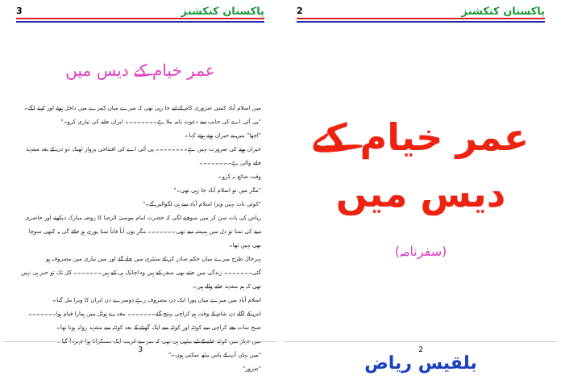3 پاکستان کنکشنز
عمر خیام کے دیس میں
میں اسلام آباد کسی ضروری کام کے لیے جا رہی تھی کہ میرے میاں کمرے میں داخل ہوئے اور کہنے لگے۔
"پی آئی اے کی جانب سے دعوت نامہ ملا ہے۔۔۔۔۔۔۔۔ ایران جانے کی تیاری کرو۔"
"اچھا" میں نے حیران ہوتے ہوئے کہا۔
حیران ہونے کی ضرورت نہیں ہے۔۔۔۔۔۔۔۔ پی آئی اے کی افتتاحی پرواز ٹھیک دو دن کے بعد مشہد جانے والی ہے۔۔۔۔۔۔۔۔
وقت ضائع نہ کرو۔
"مگر میں تو اسلام آباد جا رہی تھی۔"
"کوئی بات نہیں ویزا اسلام آباد سے ہی لگوالیں گے۔"
ریاض کی بات سن کر میں سوچنے لگی کہ حضرت امام موسیٰ الرضا کا روضہ مبارک دیکھنے اور حاضری دینے کی تمنا تو دل میں ہمیشہ سے تھی۔۔۔۔۔۔۔ مگر یوں آناً فاناً تمنا پوری ہو جائے گی یہ کبھی سوچا بھی نہیں تھا۔
بہرحال طرح میرے میاں حکم صادر کر کے سنٹری میں چلے گئے اور میں تیاری میں مصروف ہو گئی۔۔۔۔۔۔۔ زندگی میں جتنے بھی سفر کیے ہیں وہ اچانک ہی کیے ہیں۔۔۔۔۔۔۔ کل تک تو خبر ہی نہیں تھی کہ ہم مشہد جانے والے ہیں۔
اسلام آباد میں میرے میاں پورا ایک دن مصروف رہے دوسرے دن ایران کا ویزا مل گیا۔
اس کے اگلے دن شام کے وقت ہم کراچی پہنچ گئے۔۔۔۔۔۔۔ مغدے ہوٹل میں ہمارا قیام ہوا۔۔۔۔۔۔۔ صبح سات بجے کراچی سے کوئٹہ اور کوئٹہ سے ایک گھنٹے کے بعد کوئٹہ سے مشہد روانہ ہونا تھا۔
میں جہاز میں کوئٹہ جانے کے لیے بیٹھی ہی تھی کہ میرے قریب ایک مسکراتا ہوا چہرہ آ گیا۔
"میں یہاں آپ کے پاس بیٹھ سکتی ہوں۔"
"ضرور"
3
2 پاکستان کنکشنز
عمر خیام کے دیس میں
(سفرنامہ)
بلقیس ریاض
2